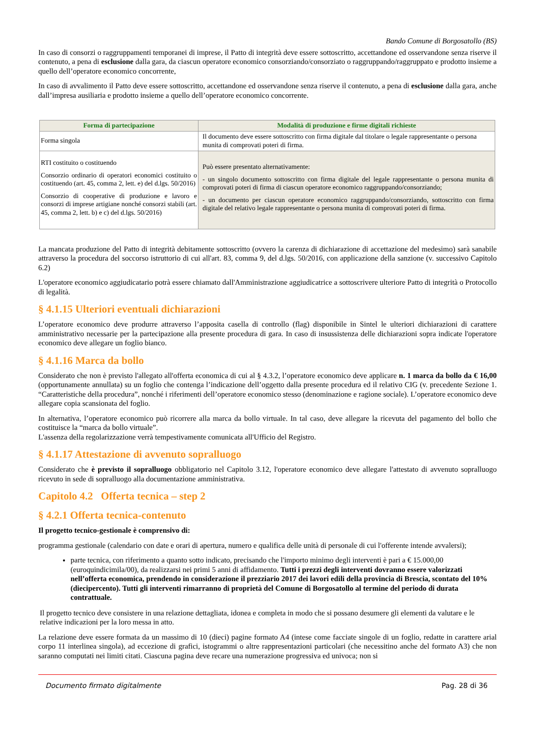Bando Comune di Borgosatollo (BS)
In caso di consorzi o raggruppamenti temporanei di imprese, il Patto di integrità deve essere sottoscritto, accettandone ed osservandone senza riserve il contenuto, a pena di esclusione dalla gara, da ciascun operatore economico consorziando/consorziato o raggruppando/raggruppato e prodotto insieme a quello dell’operatore economico concorrente,
In caso di avvalimento il Patto deve essere sottoscritto, accettandone ed osservandone senza riserve il contenuto, a pena di esclusione dalla gara, anche dall’impresa ausiliaria e prodotto insieme a quello dell’operatore economico concorrente.
| Forma di partecipazione | Modalità di produzione e firme digitali richieste |
| --- | --- |
| Forma singola | Il documento deve essere sottoscritto con firma digitale dal titolare o legale rappresentante o persona munita di comprovati poteri di firma. |
| RTI costituito o costituendo Consorzio ordinario di operatori economici costituito o costituendo (art. 45, comma 2, lett. e) del d.lgs. 50/2016) Consorzio di cooperative di produzione e lavoro e consorzi di imprese artigiane nonché consorzi stabili (art. 45, comma 2, lett. b) e c) del d.lgs. 50/2016) | Può essere presentato alternativamente: - un singolo documento sottoscritto con firma digitale del legale rappresentante o persona munita di comprovati poteri di firma di ciascun operatore economico raggruppando/consorziando; - un documento per ciascun operatore economico raggruppando/consorziando, sottoscritto con firma digitale del relativo legale rappresentante o persona munita di comprovati poteri di firma. |
La mancata produzione del Patto di integrità debitamente sottoscritto (ovvero la carenza di dichiarazione di accettazione del medesimo) sarà sanabile attraverso la procedura del soccorso istruttorio di cui all'art. 83, comma 9, del d.lgs. 50/2016, con applicazione della sanzione (v. successivo Capitolo 6.2)
L'operatore economico aggiudicatario potrà essere chiamato dall'Amministrazione aggiudicatrice a sottoscrivere ulteriore Patto di integrità o Protocollo di legalità.
§ 4.1.15 Ulteriori eventuali dichiarazioni
L’operatore economico deve produrre attraverso l’apposita casella di controllo (flag) disponibile in Sintel le ulteriori dichiarazioni di carattere amministrativo necessarie per la partecipazione alla presente procedura di gara. In caso di insussistenza delle dichiarazioni sopra indicate l'operatore economico deve allegare un foglio bianco.
§ 4.1.16 Marca da bollo
Considerato che non è previsto l'allegato all'offerta economica di cui al § 4.3.2, l’operatore economico deve applicare n. 1 marca da bollo da € 16,00 (opportunamente annullata) su un foglio che contenga l’indicazione dell’oggetto dalla presente procedura ed il relativo CIG (v. precedente Sezione 1. “Caratteristiche della procedura”, nonché i riferimenti dell’operatore economico stesso (denominazione e ragione sociale). L’operatore economico deve allegare copia scansionata del foglio.
In alternativa, l’operatore economico può ricorrere alla marca da bollo virtuale. In tal caso, deve allegare la ricevuta del pagamento del bollo che costituisce la “marca da bollo virtuale”.
L'assenza della regolarizzazione verrà tempestivamente comunicata all'Ufficio del Registro.
§ 4.1.17 Attestazione di avvenuto sopralluogo
Considerato che è previsto il sopralluogo obbligatorio nel Capitolo 3.12, l'operatore economico deve allegare l'attestato di avvenuto sopralluogo ricevuto in sede di sopralluogo alla documentazione amministrativa.
Capitolo 4.2 Offerta tecnica – step 2
§ 4.2.1 Offerta tecnica-contenuto
Il progetto tecnico-gestionale è comprensivo di:
programma gestionale (calendario con date e orari di apertura, numero e qualifica delle unità di personale di cui l'offerente intende avvalersi);
parte tecnica, con riferimento a quanto sotto indicato, precisando che l'importo minimo degli interventi è pari a € 15.000,00 (euroquindicimila/00), da realizzarsi nei primi 5 anni di affidamento. Tutti i prezzi degli interventi dovranno essere valorizzati nell’offerta economica, prendendo in considerazione il prezziario 2017 dei lavori edili della provincia di Brescia, scontato del 10% (diecipercento). Tutti gli interventi rimarranno di proprietà del Comune di Borgosatollo al termine del periodo di durata contrattuale.
Il progetto tecnico deve consistere in una relazione dettagliata, idonea e completa in modo che si possano desumere gli elementi da valutare e le relative indicazioni per la loro messa in atto.
La relazione deve essere formata da un massimo di 10 (dieci) pagine formato A4 (intese come facciate singole di un foglio, redatte in carattere arial corpo 11 interlinea singola), ad eccezione di grafici, istogrammi o altre rappresentazioni particolari (che necessitino anche del formato A3) che non saranno computati nei limiti citati. Ciascuna pagina deve recare una numerazione progressiva ed univoca; non si
Documento firmato digitalmente Pag. 28 di 36